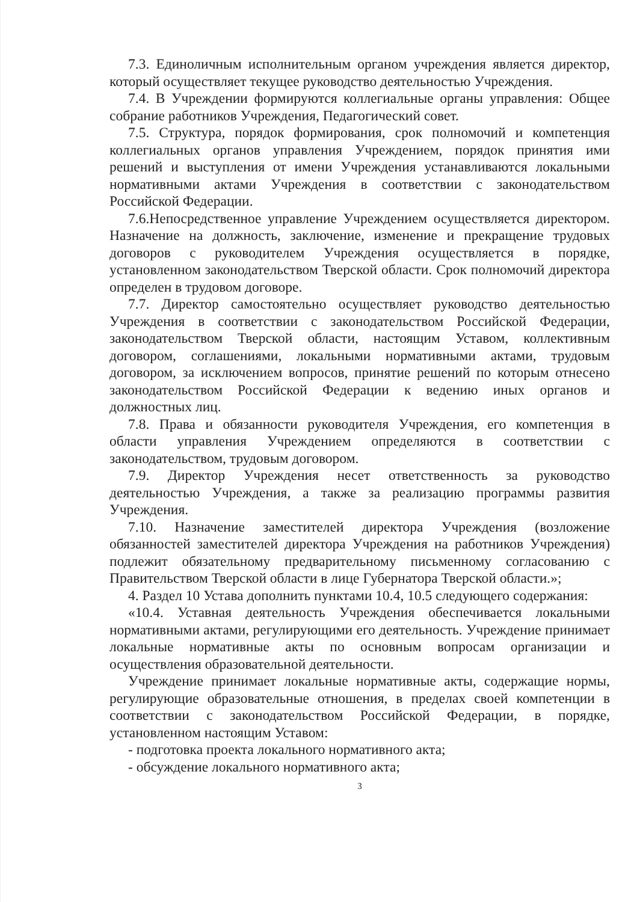7.3. Единоличным исполнительным органом учреждения является директор, который осуществляет текущее руководство деятельностью Учреждения.
7.4. В Учреждении формируются коллегиальные органы управления: Общее собрание работников Учреждения, Педагогический совет.
7.5. Структура, порядок формирования, срок полномочий и компетенция коллегиальных органов управления Учреждением, порядок принятия ими решений и выступления от имени Учреждения устанавливаются локальными нормативными актами Учреждения в соответствии с законодательством Российской Федерации.
7.6.Непосредственное управление Учреждением осуществляется директором. Назначение на должность, заключение, изменение и прекращение трудовых договоров с руководителем Учреждения осуществляется в порядке, установленном законодательством Тверской области. Срок полномочий директора определен в трудовом договоре.
7.7. Директор самостоятельно осуществляет руководство деятельностью Учреждения в соответствии с законодательством Российской Федерации, законодательством Тверской области, настоящим Уставом, коллективным договором, соглашениями, локальными нормативными актами, трудовым договором, за исключением вопросов, принятие решений по которым отнесено законодательством Российской Федерации к ведению иных органов и должностных лиц.
7.8. Права и обязанности руководителя Учреждения, его компетенция в области управления Учреждением определяются в соответствии с законодательством, трудовым договором.
7.9. Директор Учреждения несет ответственность за руководство деятельностью Учреждения, а также за реализацию программы развития Учреждения.
7.10. Назначение заместителей директора Учреждения (возложение обязанностей заместителей директора Учреждения на работников Учреждения) подлежит обязательному предварительному письменному согласованию с Правительством Тверской области в лице Губернатора Тверской области.»;
4. Раздел 10 Устава дополнить пунктами 10.4, 10.5 следующего содержания:
«10.4. Уставная деятельность Учреждения обеспечивается локальными нормативными актами, регулирующими его деятельность. Учреждение принимает локальные нормативные акты по основным вопросам организации и осуществления образовательной деятельности.
Учреждение принимает локальные нормативные акты, содержащие нормы, регулирующие образовательные отношения, в пределах своей компетенции в соответствии с законодательством Российской Федерации, в порядке, установленном настоящим Уставом:
- подготовка проекта локального нормативного акта;
- обсуждение локального нормативного акта;
3